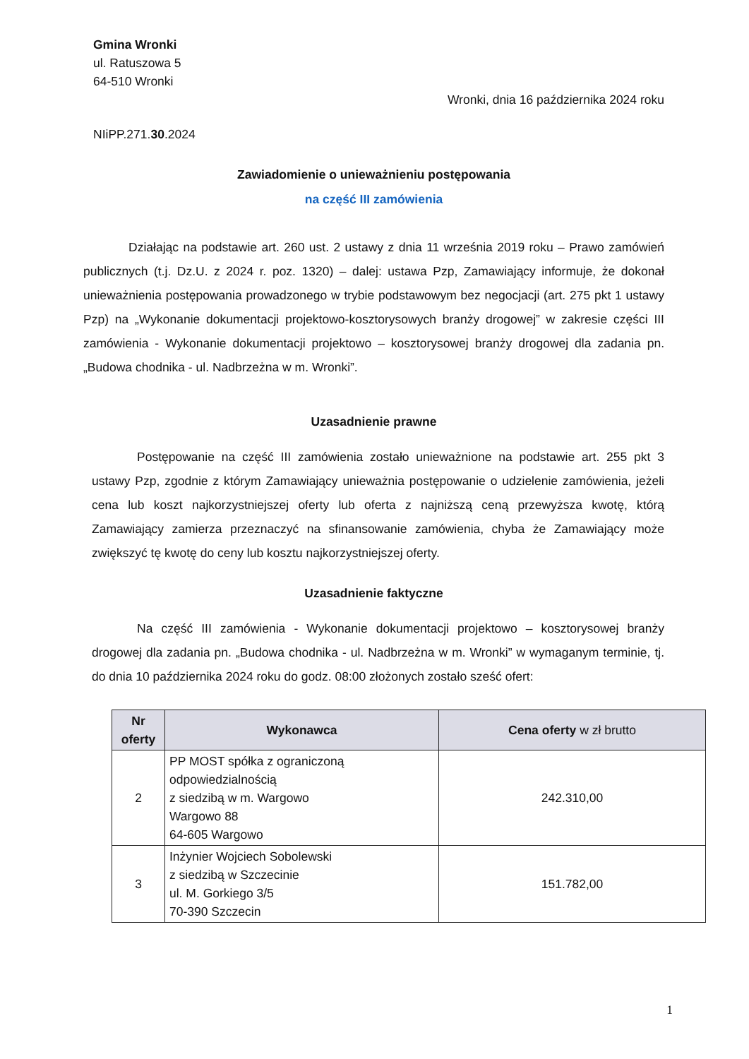Gmina Wronki
ul. Ratuszowa 5
64-510 Wronki
Wronki, dnia 16 października 2024 roku
NIiPP.271.30.2024
Zawiadomienie o unieważnieniu postępowania
na część III zamówienia
Działając na podstawie art. 260 ust. 2 ustawy z dnia 11 września 2019 roku – Prawo zamówień publicznych (t.j. Dz.U. z 2024 r. poz. 1320) – dalej: ustawa Pzp, Zamawiający informuje, że dokonał unieważnienia postępowania prowadzonego w trybie podstawowym bez negocjacji (art. 275 pkt 1 ustawy Pzp) na „Wykonanie dokumentacji projektowo-kosztorysowych branży drogowej” w zakresie części III zamówienia - Wykonanie dokumentacji projektowo – kosztorysowej branży drogowej dla zadania pn. „Budowa chodnika - ul. Nadbrzeżna w m. Wronki”.
Uzasadnienie prawne
Postępowanie na część III zamówienia zostało unieważnione na podstawie art. 255 pkt 3 ustawy Pzp, zgodnie z którym Zamawiający unieważnia postępowanie o udzielenie zamówienia, jeżeli cena lub koszt najkorzystniejszej oferty lub oferta z najniższą ceną przewyższa kwotę, którą Zamawiający zamierza przeznaczyć na sfinansowanie zamówienia, chyba że Zamawiający może zwiększyć tę kwotę do ceny lub kosztu najkorzystniejszej oferty.
Uzasadnienie faktyczne
Na część III zamówienia - Wykonanie dokumentacji projektowo – kosztorysowej branży drogowej dla zadania pn. „Budowa chodnika - ul. Nadbrzeżna w m. Wronki” w wymaganym terminie, tj. do dnia 10 października 2024 roku do godz. 08:00 złożonych zostało sześć ofert:
| Nr oferty | Wykonawca | Cena oferty w zł brutto |
| --- | --- | --- |
| 2 | PP MOST spółka z ograniczoną odpowiedzialnością z siedzibą w m. Wargowo Wargowo 88 64-605 Wargowo | 242.310,00 |
| 3 | Inżynier Wojciech Sobolewski z siedzibą w Szczecinie ul. M. Gorkiego 3/5 70-390 Szczecin | 151.782,00 |
1